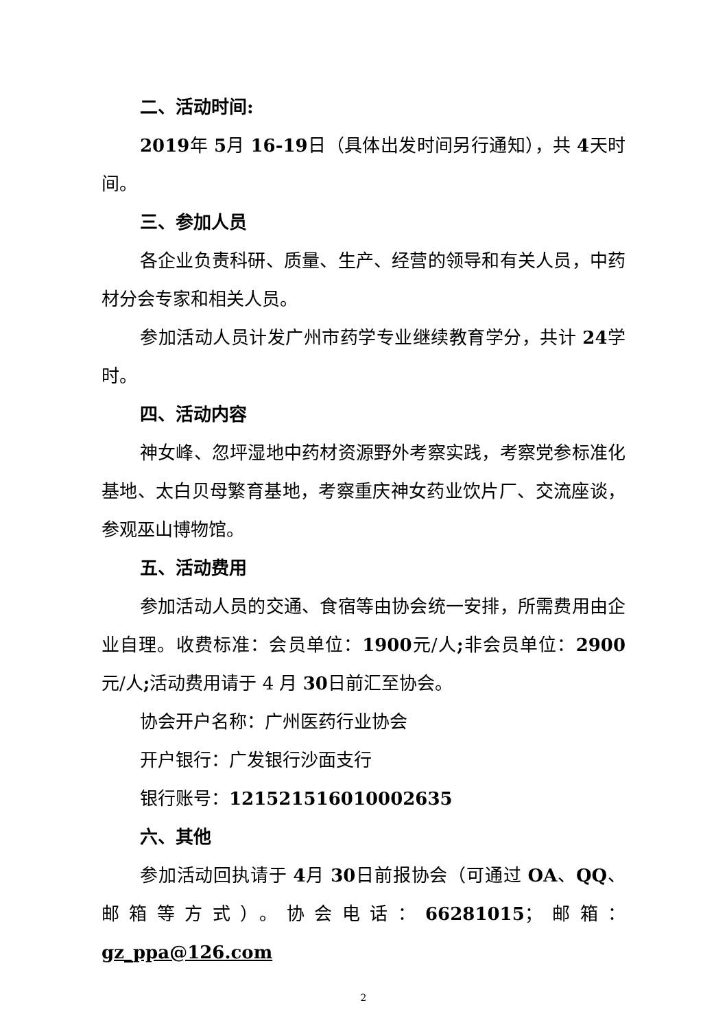二、活动时间:
2019年 5月 16-19日（具体出发时间另行通知），共 4天时间。
三、参加人员
各企业负责科研、质量、生产、经营的领导和有关人员，中药材分会专家和相关人员。
参加活动人员计发广州市药学专业继续教育学分，共计 24学时。
四、活动内容
神女峰、忽坪湿地中药材资源野外考察实践，考察党参标准化基地、太白贝母繁育基地，考察重庆神女药业饮片厂、交流座谈，参观巫山博物馆。
五、活动费用
参加活动人员的交通、食宿等由协会统一安排，所需费用由企业自理。收费标准：会员单位：1900元/人; 非会员单位：2900元/人; 活动费用请于 4 月 30日前汇至协会。
协会开户名称：广州医药行业协会
开户银行：广发银行沙面支行
银行账号：121521516010002635
六、其他
参加活动回执请于 4月 30日前报协会（可通过 OA、QQ、邮箱等方式）。协会电话：66281015；邮箱：gz_ppa@126.com
2